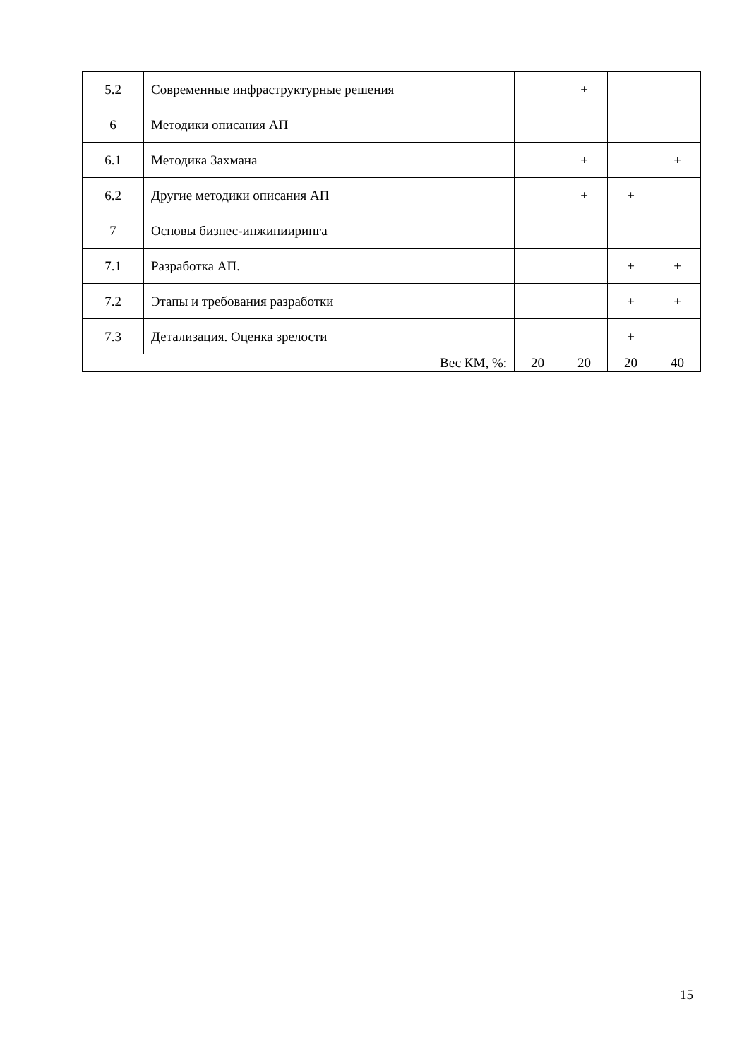| 5.2 | Современные инфраструктурные решения | | + | | |
| 6 | Методики описания АП | | | | |
| 6.1 | Методика Захмана | | + | | + |
| 6.2 | Другие методики описания АП | | + | + | |
| 7 | Основы бизнес-инжинииринга | | | | |
| 7.1 | Разработка АП. | | | + | + |
| 7.2 | Этапы и требования разработки | | | + | + |
| 7.3 | Детализация. Оценка зрелости | | | + | |
| Вес КМ, %: | | 20 | 20 | 20 | 40 |
15